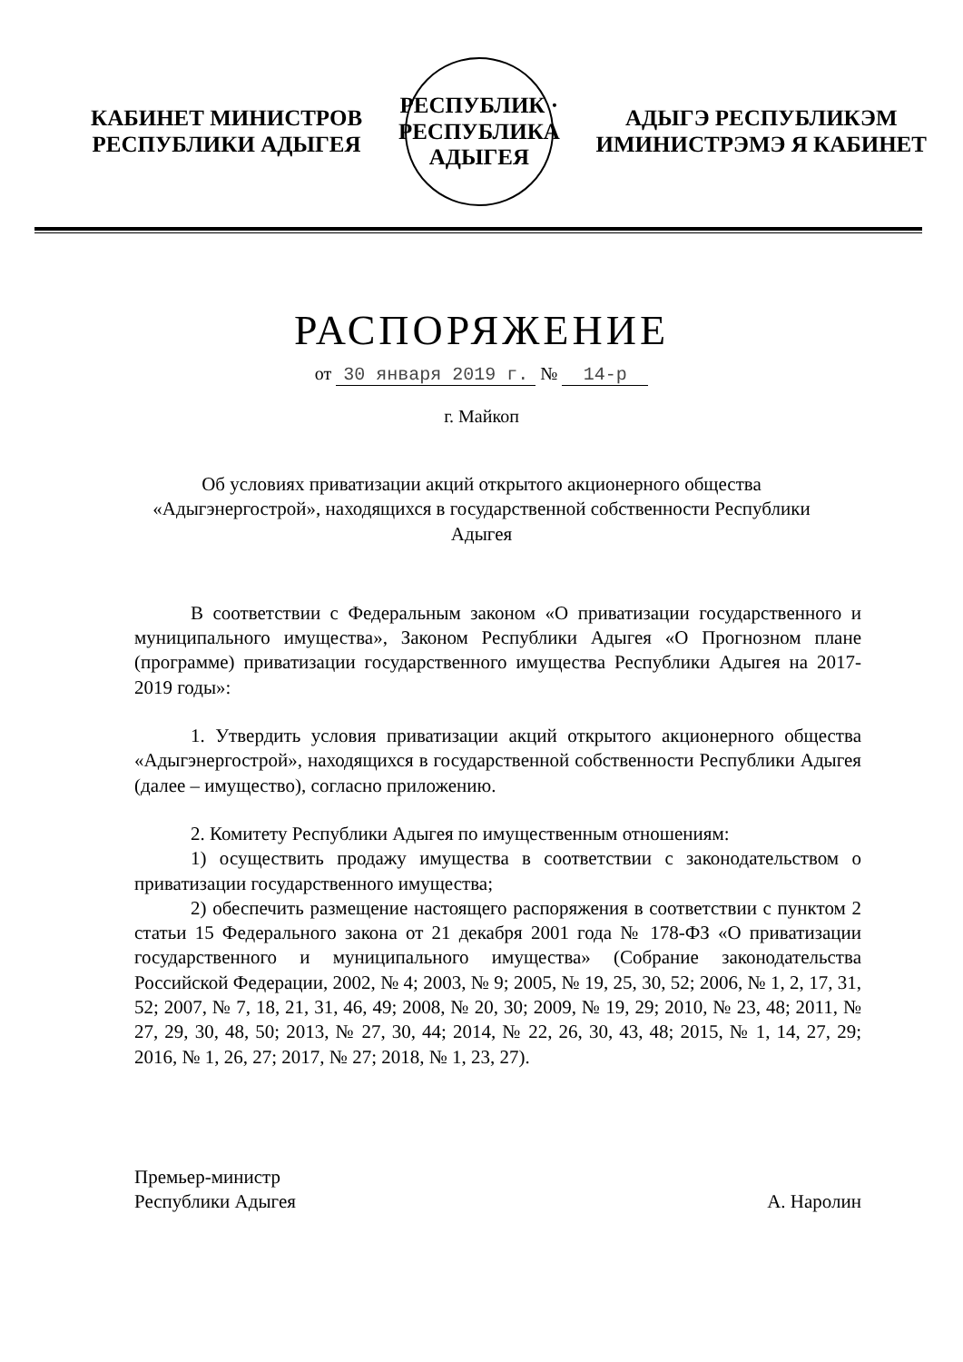КАБИНЕТ МИНИСТРОВ
РЕСПУБЛИКИ АДЫГЕЯ
РЕСПУБЛИК · РЕСПУБЛИКА АДЫГЕЯ
АДЫГЭ РЕСПУБЛИКЭМ
ИМИНИСТРЭМЭ Я КАБИНЕТ
РАСПОРЯЖЕНИЕ
от 30 января 2019 г. № 14-р
г. Майкоп
Об условиях приватизации акций открытого акционерного общества «Адыгэнергострой», находящихся в государственной собственности Республики Адыгея
В соответствии с Федеральным законом «О приватизации государственного и муниципального имущества», Законом Республики Адыгея «О Прогнозном плане (программе) приватизации государственного имущества Республики Адыгея на 2017-2019 годы»:
1. Утвердить условия приватизации акций открытого акционерного общества «Адыгэнергострой», находящихся в государственной собственности Республики Адыгея (далее – имущество), согласно приложению.
2. Комитету Республики Адыгея по имущественным отношениям:
1) осуществить продажу имущества в соответствии с законодательством о приватизации государственного имущества;
2) обеспечить размещение настоящего распоряжения в соответствии с пунктом 2 статьи 15 Федерального закона от 21 декабря 2001 года № 178-ФЗ «О приватизации государственного и муниципального имущества» (Собрание законодательства Российской Федерации, 2002, № 4; 2003, № 9; 2005, № 19, 25, 30, 52; 2006, № 1, 2, 17, 31, 52; 2007, № 7, 18, 21, 31, 46, 49; 2008, № 20, 30; 2009, № 19, 29; 2010, № 23, 48; 2011, № 27, 29, 30, 48, 50; 2013, № 27, 30, 44; 2014, № 22, 26, 30, 43, 48; 2015, № 1, 14, 27, 29; 2016, № 1, 26, 27; 2017, № 27; 2018, № 1, 23, 27).
Премьер-министр
Республики Адыгея
А. Наролин